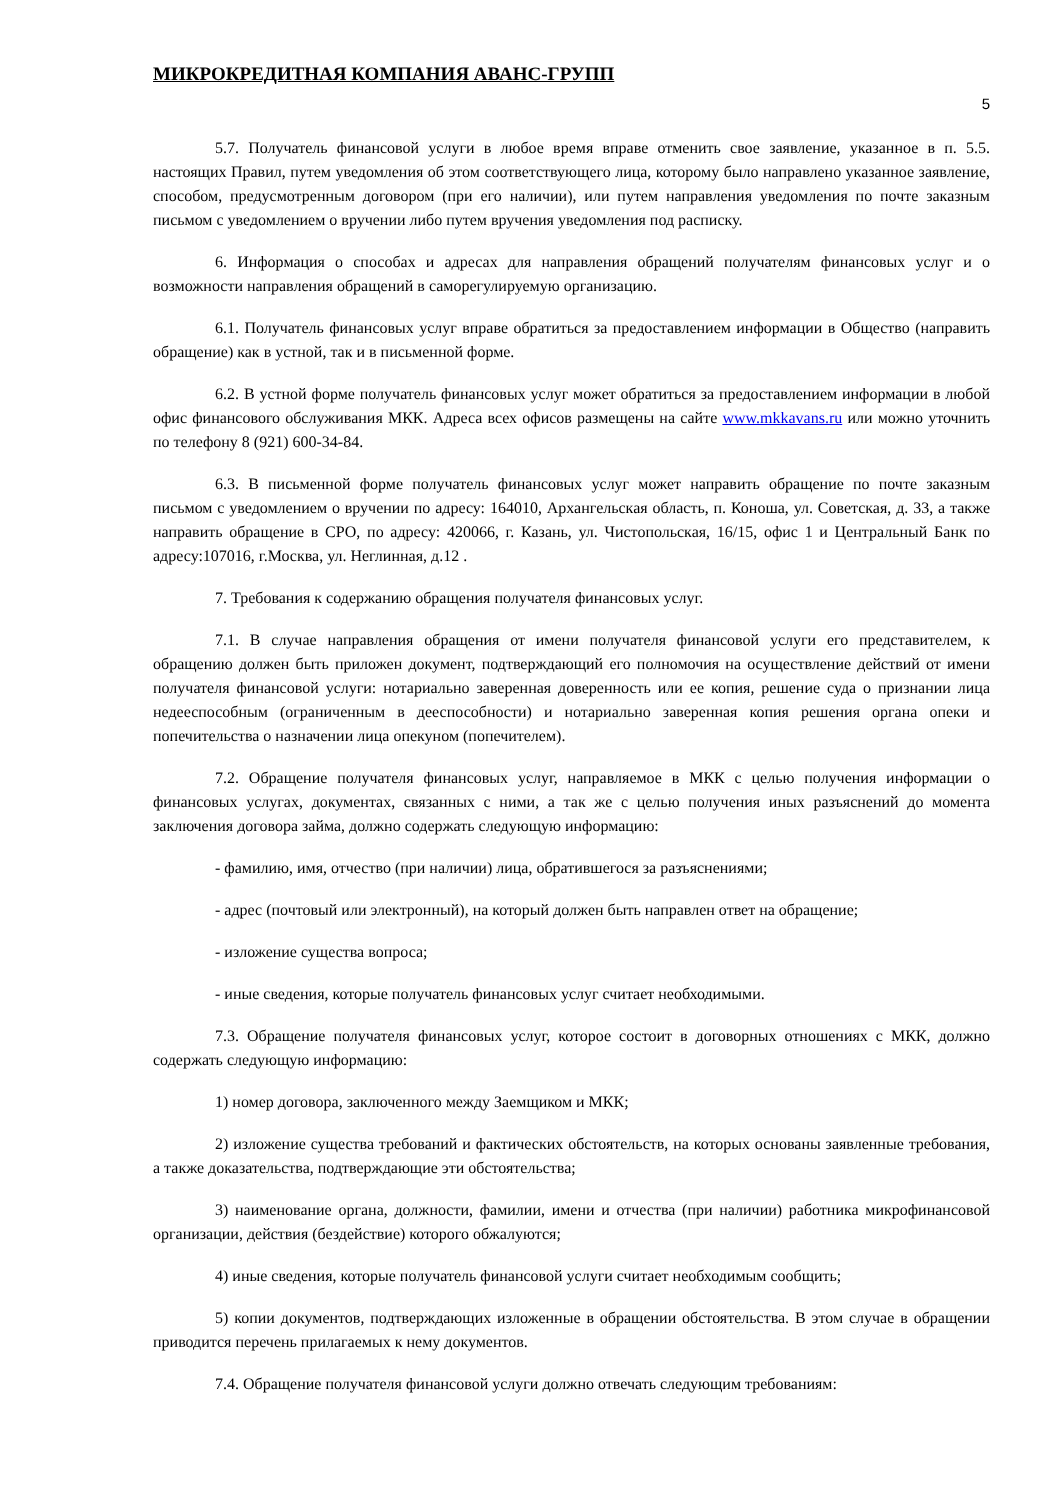МИКРОКРЕДИТНАЯ КОМПАНИЯ АВАНС-ГРУПП
5
5.7. Получатель финансовой услуги в любое время вправе отменить свое заявление, указанное в п. 5.5. настоящих Правил, путем уведомления об этом соответствующего лица, которому было направлено указанное заявление, способом, предусмотренным договором (при его наличии), или путем направления уведомления по почте заказным письмом с уведомлением о вручении либо путем вручения уведомления под расписку.
6. Информация о способах и адресах для направления обращений получателям финансовых услуг и о возможности направления обращений в саморегулируемую организацию.
6.1. Получатель финансовых услуг вправе обратиться за предоставлением информации в Общество (направить обращение) как в устной, так и в письменной форме.
6.2. В устной форме получатель финансовых услуг может обратиться за предоставлением информации в любой офис финансового обслуживания МКК. Адреса всех офисов размещены на сайте www.mkkavans.ru или можно уточнить по телефону 8 (921) 600-34-84.
6.3. В письменной форме получатель финансовых услуг может направить обращение по почте заказным письмом с уведомлением о вручении по адресу: 164010, Архангельская область, п. Коноша, ул. Советская, д. 33, а также направить обращение в СРО, по адресу: 420066, г. Казань, ул. Чистопольская, 16/15, офис 1 и Центральный Банк по адресу:107016, г.Москва, ул. Неглинная, д.12 .
7. Требования к содержанию обращения получателя финансовых услуг.
7.1. В случае направления обращения от имени получателя финансовой услуги его представителем, к обращению должен быть приложен документ, подтверждающий его полномочия на осуществление действий от имени получателя финансовой услуги: нотариально заверенная доверенность или ее копия, решение суда о признании лица недееспособным (ограниченным в дееспособности) и нотариально заверенная копия решения органа опеки и попечительства о назначении лица опекуном (попечителем).
7.2. Обращение получателя финансовых услуг, направляемое в МКК с целью получения информации о финансовых услугах, документах, связанных с ними, а так же с целью получения иных разъяснений до момента заключения договора займа, должно содержать следующую информацию:
- фамилию, имя, отчество (при наличии) лица, обратившегося за разъяснениями;
- адрес (почтовый или электронный), на который должен быть направлен ответ на обращение;
- изложение существа вопроса;
- иные сведения, которые получатель финансовых услуг считает необходимыми.
7.3. Обращение получателя финансовых услуг, которое состоит в договорных отношениях с МКК, должно содержать следующую информацию:
1) номер договора, заключенного между Заемщиком и МКК;
2) изложение существа требований и фактических обстоятельств, на которых основаны заявленные требования, а также доказательства, подтверждающие эти обстоятельства;
3) наименование органа, должности, фамилии, имени и отчества (при наличии) работника микрофинансовой организации, действия (бездействие) которого обжалуются;
4) иные сведения, которые получатель финансовой услуги считает необходимым сообщить;
5) копии документов, подтверждающих изложенные в обращении обстоятельства. В этом случае в обращении приводится перечень прилагаемых к нему документов.
7.4. Обращение получателя финансовой услуги должно отвечать следующим требованиям: